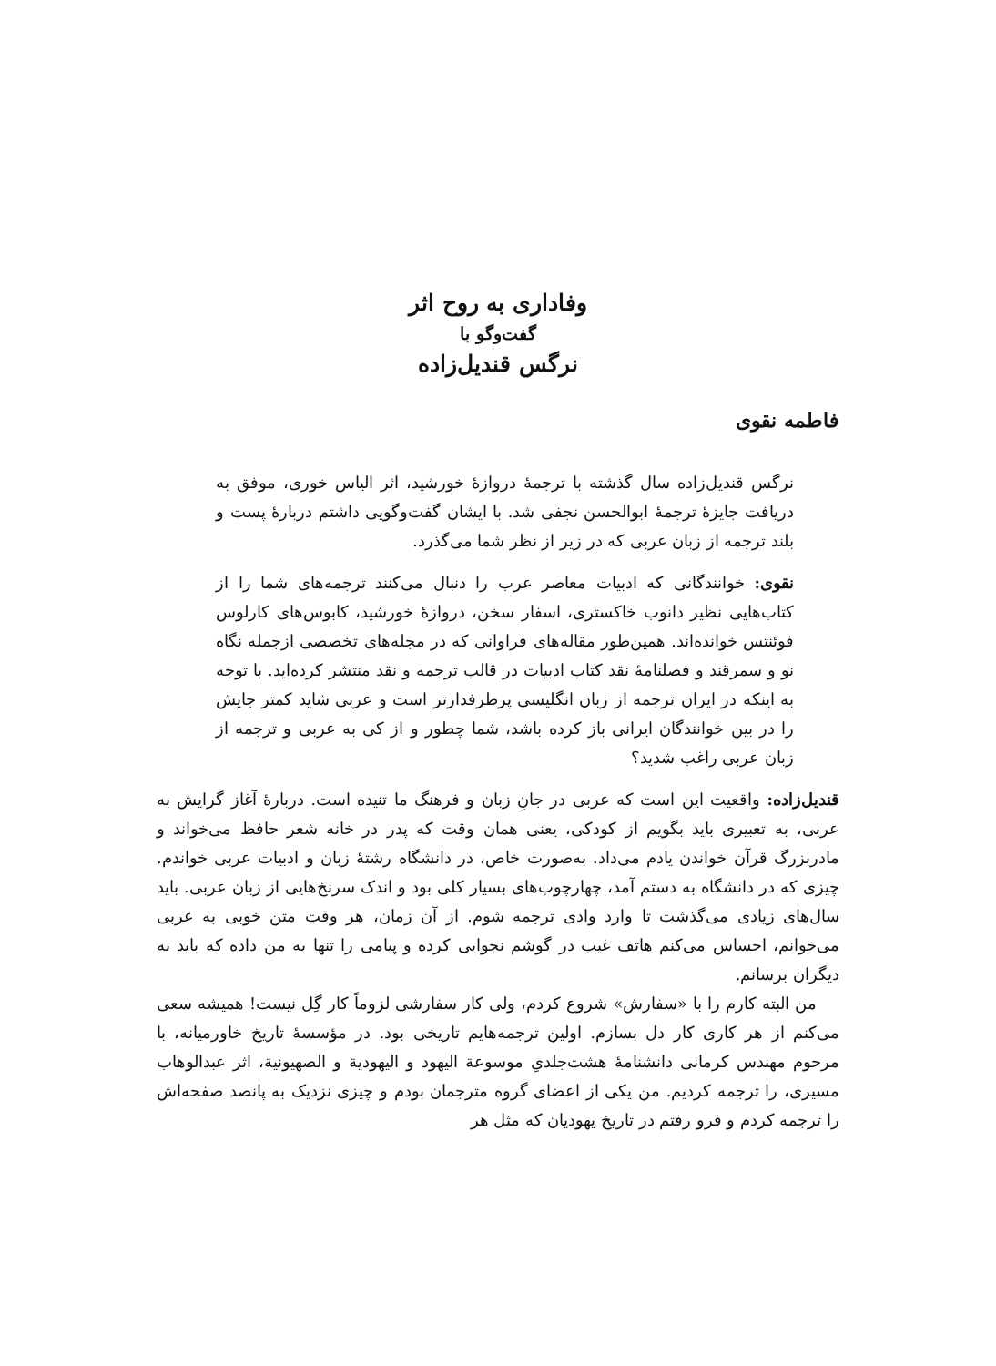وفاداری به روح اثر
گفت‌وگو با
نرگس قندیل‌زاده
فاطمه نقوی
نرگس قندیل‌زاده سال گذشته با ترجمهٔ دروازهٔ خورشید، اثر الیاس خوری، موفق به دریافت جایزهٔ ترجمهٔ ابوالحسن نجفی شد. با ایشان گفت‌وگویی داشتم دربارهٔ پست و بلند ترجمه از زبان عربی که در زیر از نظر شما می‌گذرد.
نقوی: خوانندگانی که ادبیات معاصر عرب را دنبال می‌کنند ترجمه‌های شما را از کتاب‌هایی نظیر دانوب خاکستری، اسفار سخن، دروازهٔ خورشید، کابوس‌های کارلوس فوئنتس خوانده‌اند. همین‌طور مقاله‌های فراوانی که در مجله‌های تخصصی ازجمله نگاه نو و سمرقند و فصلنامهٔ نقد کتاب ادبیات در قالب ترجمه و نقد منتشر کرده‌اید. با توجه به اینکه در ایران ترجمه از زبان انگلیسی پرطرفدارتر است و عربی شاید کمتر جایش را در بین خوانندگان ایرانی باز کرده باشد، شما چطور و از کی به عربی و ترجمه از زبان عربی راغب شدید؟
قندیل‌زاده: واقعیت این است که عربی در جانِ زبان و فرهنگ ما تنیده است. دربارهٔ آغاز گرایش به عربی، به تعبیری باید بگویم از کودکی، یعنی همان وقت که پدر در خانه شعر حافظ می‌خواند و مادربزرگ قرآن خواندن یادم می‌داد. به‌صورت خاص، در دانشگاه رشتهٔ زبان و ادبیات عربی خواندم. چیزی که در دانشگاه به دستم آمد، چهارچوب‌های بسیار کلی بود و اندک سرنخ‌هایی از زبان عربی. باید سال‌های زیادی می‌گذشت تا وارد وادی ترجمه شوم. از آن زمان، هر وقت متن خوبی به عربی می‌خوانم، احساس می‌کنم هاتف غیب در گوشم نجوایی کرده و پیامی را تنها به من داده که باید به دیگران برسانم.
من البته کارم را با «سفارش» شروع کردم، ولی کار سفارشی لزوماً کار گِل نیست! همیشه سعی می‌کنم از هر کاری کار دل بسازم. اولین ترجمه‌هایم تاریخی بود. در مؤسسهٔ تاریخ خاورمیانه، با مرحوم مهندس کرمانی دانشنامهٔ هشت‌جلدیِ موسوعة الیهود و الیهودیة و الصهیونیة، اثر عبدالوهاب مسیری، را ترجمه کردیم. من یکی از اعضای گروه مترجمان بودم و چیزی نزدیک به پانصد صفحه‌اش را ترجمه کردم و فرو رفتم در تاریخ یهودیان که مثل هر